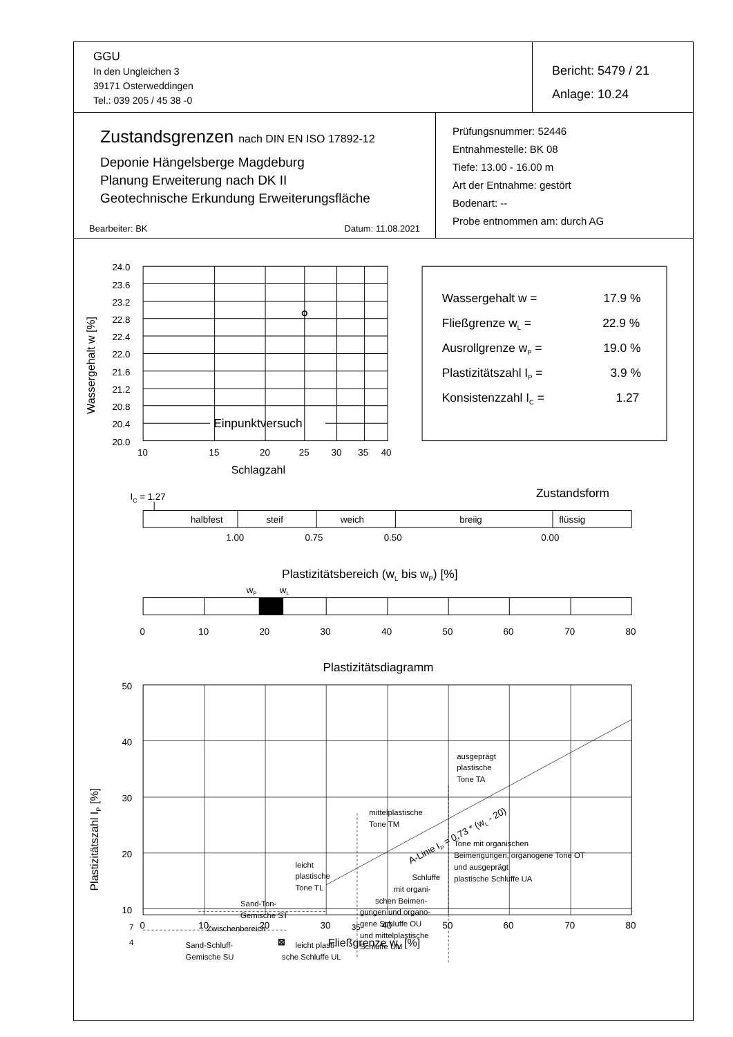GGU
In den Ungleichen 3
39171 Osterweddingen
Tel.: 039 205 / 45 38 -0
Bericht: 5479 / 21
Anlage: 10.24
Zustandsgrenzen nach DIN EN ISO 17892-12
Deponie Hängelsberge Magdeburg
Planung Erweiterung nach DK II
Geotechnische Erkundung Erweiterungsfläche
Bearbeiter: BK Datum: 11.08.2021
Prüfungsnummer: 52446
Entnahmestelle: BK 08
Tiefe: 13.00 - 16.00 m
Art der Entnahme: gestört
Bodenart: --
Probe entnommen am: durch AG
24.0
23.6
23.2
22.8
22.4
22.0
21.6
21.2
20.8
20.4
20.0
10
15
20
25
30
35
40
Einpunktversuch
Schlagzahl
Wassergehalt w [%]
Wassergehalt w =
17.9 %
Fließgrenze wL =
22.9 %
Ausrollgrenze wP =
19.0 %
Plastizitätszahl IP =
3.9 %
Konsistenzzahl IC =
1.27
IC = 1.27
Zustandsform
halbfest
steif
weich
breiig
flüssig
1.00
0.75
0.50
0.00
Plastizitätsbereich (wL bis wP) [%]
wP
wL
0
10
20
30
40
50
60
70
80
Plastizitätsdiagramm
50
40
30
20
10
0
10
20
30
40
50
60
70
80
Fließgrenze wL [%]
Plastizitätszahl IP [%]
ausgeprägt
plastische
Tone TA
mittelplastische
Tone TM
Tone mit organischen
Beimengungen, organogene Tone OT
und ausgeprägt
plastische Schluffe UA
leicht
plastische
Tone TL
Schluffe
mit organi-
schen Beimen-
gungen und organo-
gene Schluffe OU
und mittelplastische
Schluffe UM
Sand-Ton-
Gemische ST
Zwischenbereich
Sand-Schluff-
Gemische SU
leicht plasti-
sche Schluffe UL
7
4
35
A-Linie IP = 0,73 * (wL - 20)
⊠